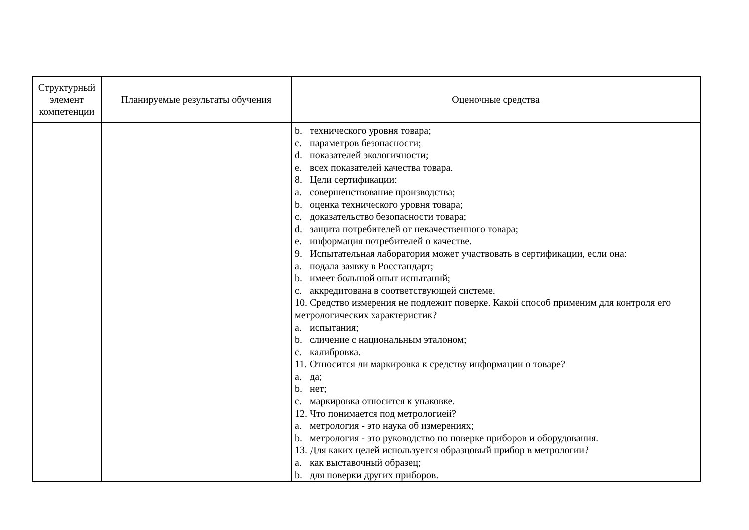| Структурный элемент компетенции | Планируемые результаты обучения | Оценочные средства |
| --- | --- | --- |
| | | b. технического уровня товара; c. параметров безопасности; d. показателей экологичности; e. всех показателей качества товара. 8. Цели сертификации: a. совершенствование производства; b. оценка технического уровня товара; c. доказательство безопасности товара; d. защита потребителей от некачественного товара; e. информация потребителей о качестве. 9. Испытательная лаборатория может участвовать в сертификации, если она: a. подала заявку в Росстандарт; b. имеет большой опыт испытаний; c. аккредитована в соответствующей системе. 10. Средство измерения не подлежит поверке. Какой способ применим для контроля его метрологических характеристик? a. испытания; b. сличение с национальным эталоном; c. калибровка. 11. Относится ли маркировка к средству информации о товаре? a. да; b. нет; c. маркировка относится к упаковке. 12. Что понимается под метрологией? a. метрология - это наука об измерениях; b. метрология - это руководство по поверке приборов и оборудования. 13. Для каких целей используется образцовый прибор в метрологии? a. как выставочный образец; b. для поверки других приборов. |